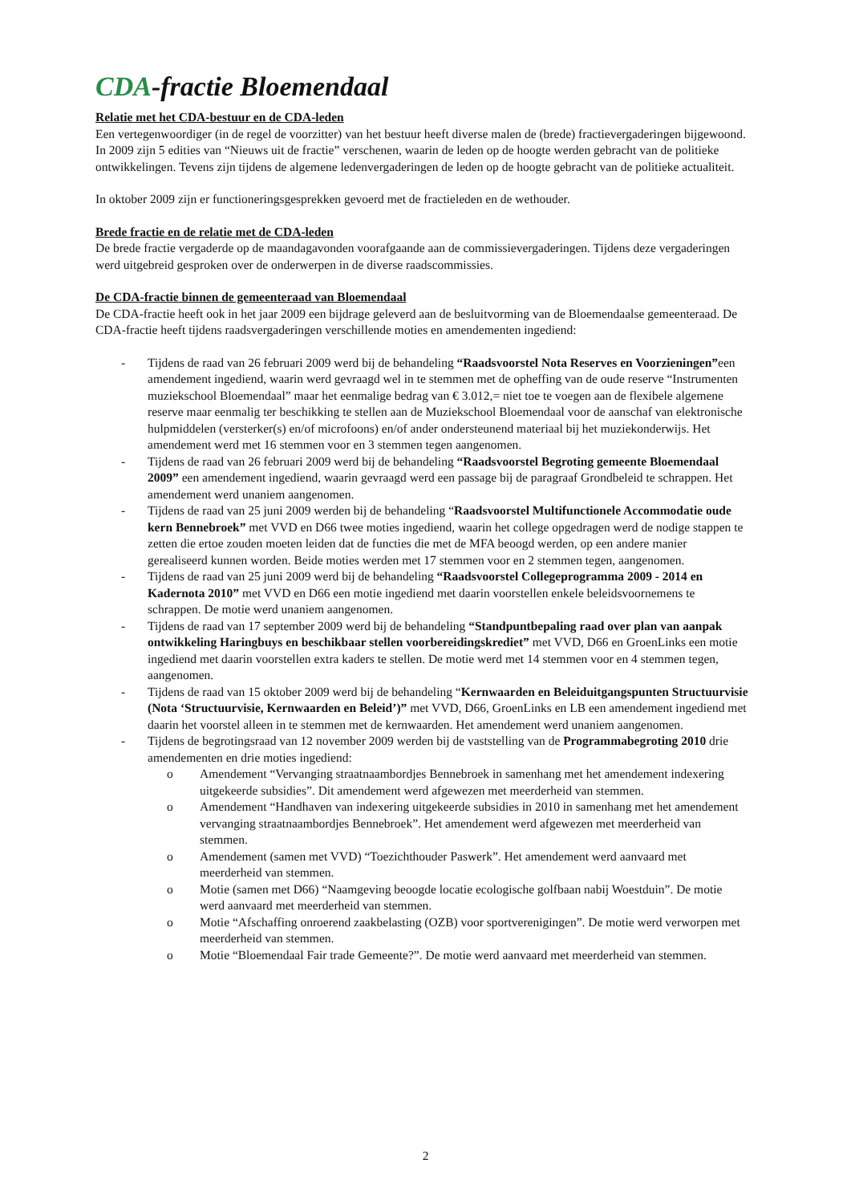CDA-fractie Bloemendaal
Relatie met het CDA-bestuur en de CDA-leden
Een vertegenwoordiger (in de regel de voorzitter) van het bestuur heeft diverse malen de (brede) fractievergaderingen bijgewoond. In 2009 zijn 5 edities van “Nieuws uit de fractie” verschenen, waarin de leden op de hoogte werden gebracht van de politieke ontwikkelingen. Tevens zijn tijdens de algemene ledenvergaderingen de leden op de hoogte gebracht van de politieke actualiteit.
In oktober 2009 zijn er functioneringsgesprekken gevoerd met de fractieleden en de wethouder.
Brede fractie en de relatie met de CDA-leden
De brede fractie vergaderde op de maandagavonden voorafgaande aan de commissievergaderingen. Tijdens deze vergaderingen werd uitgebreid gesproken over de onderwerpen in de diverse raadscommissies.
De CDA-fractie binnen de gemeenteraad van Bloemendaal
De CDA-fractie heeft ook in het jaar 2009 een bijdrage geleverd aan de besluitvorming van de Bloemendaalse gemeenteraad. De CDA-fractie heeft tijdens raadsvergaderingen verschillende moties en amendementen ingediend:
- Tijdens de raad van 26 februari 2009 werd bij de behandeling “Raadsvoorstel Nota Reserves en Voorzieningen”een amendement ingediend, waarin werd gevraagd wel in te stemmen met de opheffing van de oude reserve “Instrumenten muziekschool Bloemendaal” maar het eenmalige bedrag van € 3.012,= niet toe te voegen aan de flexibele algemene reserve maar eenmalig ter beschikking te stellen aan de Muziekschool Bloemendaal voor de aanschaf van elektronische hulpmiddelen (versterker(s) en/of microfoons) en/of ander ondersteunend materiaal bij het muziekonderwijs. Het amendement werd met 16 stemmen voor en 3 stemmen tegen aangenomen.
- Tijdens de raad van 26 februari 2009 werd bij de behandeling “Raadsvoorstel Begroting gemeente Bloemendaal 2009” een amendement ingediend, waarin gevraagd werd een passage bij de paragraaf Grondbeleid te schrappen. Het amendement werd unaniem aangenomen.
- Tijdens de raad van 25 juni 2009 werden bij de behandeling “Raadsvoorstel Multifunctionele Accommodatie oude kern Bennebroek” met VVD en D66 twee moties ingediend, waarin het college opgedragen werd de nodige stappen te zetten die ertoe zouden moeten leiden dat de functies die met de MFA beoogd werden, op een andere manier gerealiseerd kunnen worden. Beide moties werden met 17 stemmen voor en 2 stemmen tegen, aangenomen.
- Tijdens de raad van 25 juni 2009 werd bij de behandeling “Raadsvoorstel Collegeprogramma 2009 - 2014 en Kadernota 2010” met VVD en D66 een motie ingediend met daarin voorstellen enkele beleidsvoornemens te schrappen. De motie werd unaniem aangenomen.
- Tijdens de raad van 17 september 2009 werd bij de behandeling “Standpuntbepaling raad over plan van aanpak ontwikkeling Haringbuys en beschikbaar stellen voorbereidingskrediet” met VVD, D66 en GroenLinks een motie ingediend met daarin voorstellen extra kaders te stellen. De motie werd met 14 stemmen voor en 4 stemmen tegen, aangenomen.
- Tijdens de raad van 15 oktober 2009 werd bij de behandeling “Kernwaarden en Beleiduitgangspunten Structuurvisie (Nota ‘Structuurvisie, Kernwaarden en Beleid’)” met VVD, D66, GroenLinks en LB een amendement ingediend met daarin het voorstel alleen in te stemmen met de kernwaarden. Het amendement werd unaniem aangenomen.
- Tijdens de begrotingsraad van 12 november 2009 werden bij de vaststelling van de Programmabegroting 2010 drie amendementen en drie moties ingediend:
o Amendement “Vervanging straatnaambordjes Bennebroek in samenhang met het amendement indexering uitgekeerde subsidies”. Dit amendement werd afgewezen met meerderheid van stemmen.
o Amendement “Handhaven van indexering uitgekeerde subsidies in 2010 in samenhang met het amendement vervanging straatnaambordjes Bennebroek”. Het amendement werd afgewezen met meerderheid van stemmen.
o Amendement (samen met VVD) “Toezichthouder Paswerk”. Het amendement werd aanvaard met meerderheid van stemmen.
o Motie (samen met D66) “Naamgeving beoogde locatie ecologische golfbaan nabij Woestduin”. De motie werd aanvaard met meerderheid van stemmen.
o Motie “Afschaffing onroerend zaakbelasting (OZB) voor sportverenigingen”. De motie werd verworpen met meerderheid van stemmen.
o Motie “Bloemendaal Fair trade Gemeente?”. De motie werd aanvaard met meerderheid van stemmen.
2